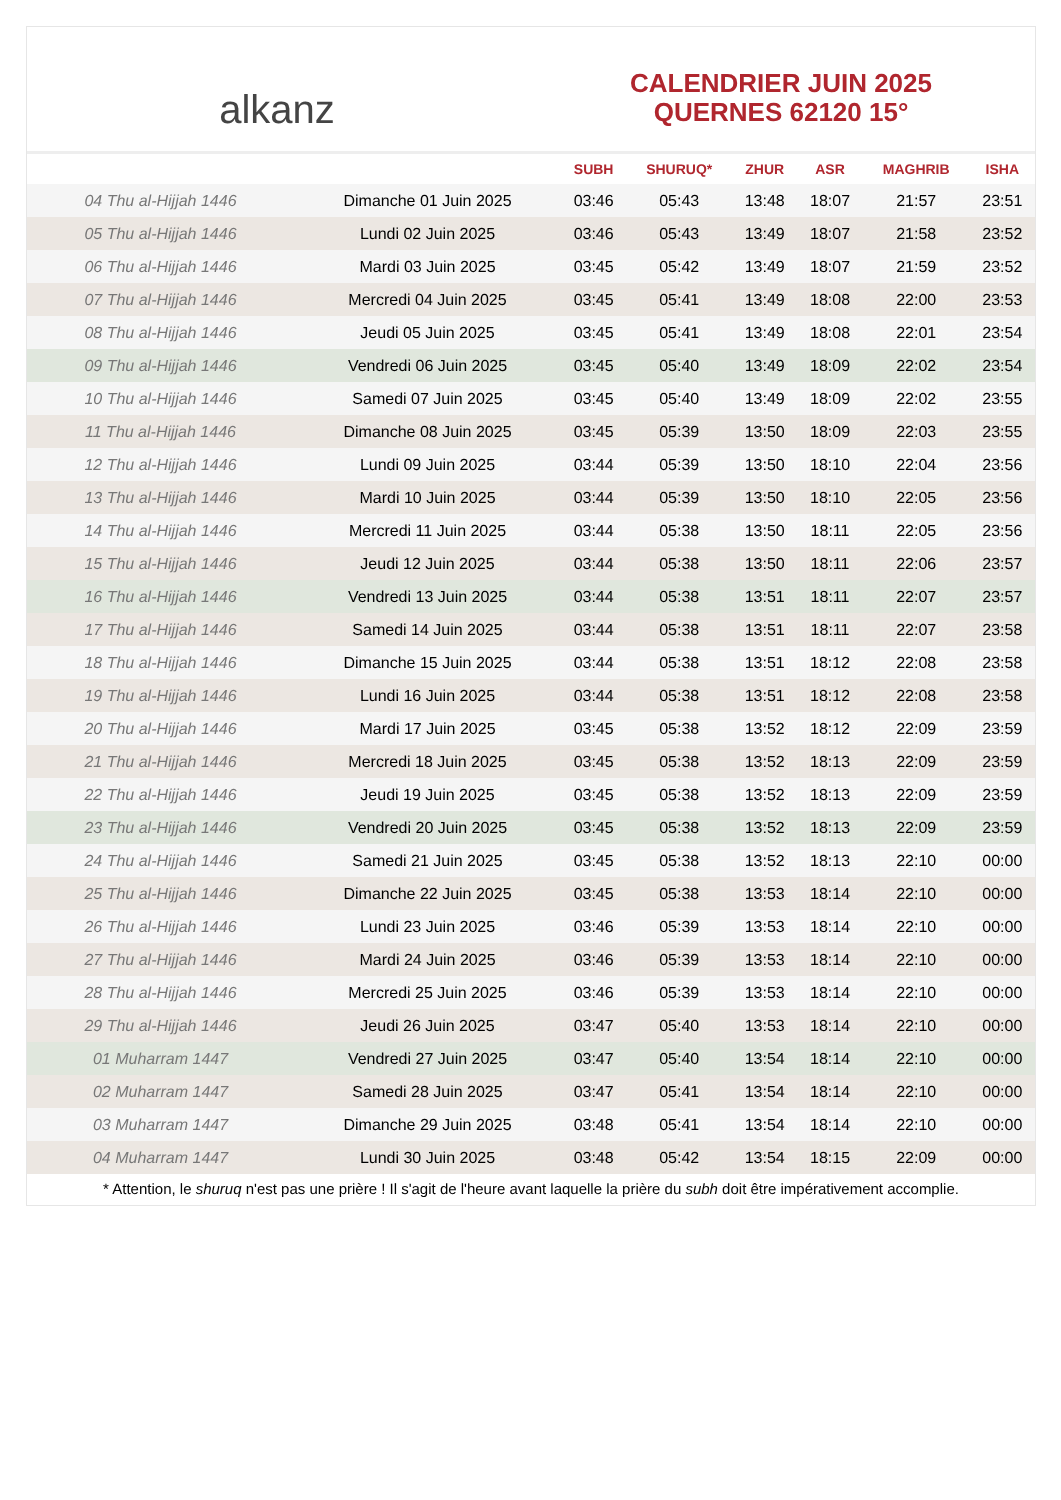alkanz
CALENDRIER JUIN 2025
QUERNES 62120 15°
| | | SUBH | SHURUQ* | ZHUR | ASR | MAGHRIB | ISHA |
| --- | --- | --- | --- | --- | --- | --- | --- |
| 04 Thu al-Hijjah 1446 | Dimanche 01 Juin 2025 | 03:46 | 05:43 | 13:48 | 18:07 | 21:57 | 23:51 |
| 05 Thu al-Hijjah 1446 | Lundi 02 Juin 2025 | 03:46 | 05:43 | 13:49 | 18:07 | 21:58 | 23:52 |
| 06 Thu al-Hijjah 1446 | Mardi 03 Juin 2025 | 03:45 | 05:42 | 13:49 | 18:07 | 21:59 | 23:52 |
| 07 Thu al-Hijjah 1446 | Mercredi 04 Juin 2025 | 03:45 | 05:41 | 13:49 | 18:08 | 22:00 | 23:53 |
| 08 Thu al-Hijjah 1446 | Jeudi 05 Juin 2025 | 03:45 | 05:41 | 13:49 | 18:08 | 22:01 | 23:54 |
| 09 Thu al-Hijjah 1446 | Vendredi 06 Juin 2025 | 03:45 | 05:40 | 13:49 | 18:09 | 22:02 | 23:54 |
| 10 Thu al-Hijjah 1446 | Samedi 07 Juin 2025 | 03:45 | 05:40 | 13:49 | 18:09 | 22:02 | 23:55 |
| 11 Thu al-Hijjah 1446 | Dimanche 08 Juin 2025 | 03:45 | 05:39 | 13:50 | 18:09 | 22:03 | 23:55 |
| 12 Thu al-Hijjah 1446 | Lundi 09 Juin 2025 | 03:44 | 05:39 | 13:50 | 18:10 | 22:04 | 23:56 |
| 13 Thu al-Hijjah 1446 | Mardi 10 Juin 2025 | 03:44 | 05:39 | 13:50 | 18:10 | 22:05 | 23:56 |
| 14 Thu al-Hijjah 1446 | Mercredi 11 Juin 2025 | 03:44 | 05:38 | 13:50 | 18:11 | 22:05 | 23:56 |
| 15 Thu al-Hijjah 1446 | Jeudi 12 Juin 2025 | 03:44 | 05:38 | 13:50 | 18:11 | 22:06 | 23:57 |
| 16 Thu al-Hijjah 1446 | Vendredi 13 Juin 2025 | 03:44 | 05:38 | 13:51 | 18:11 | 22:07 | 23:57 |
| 17 Thu al-Hijjah 1446 | Samedi 14 Juin 2025 | 03:44 | 05:38 | 13:51 | 18:11 | 22:07 | 23:58 |
| 18 Thu al-Hijjah 1446 | Dimanche 15 Juin 2025 | 03:44 | 05:38 | 13:51 | 18:12 | 22:08 | 23:58 |
| 19 Thu al-Hijjah 1446 | Lundi 16 Juin 2025 | 03:44 | 05:38 | 13:51 | 18:12 | 22:08 | 23:58 |
| 20 Thu al-Hijjah 1446 | Mardi 17 Juin 2025 | 03:45 | 05:38 | 13:52 | 18:12 | 22:09 | 23:59 |
| 21 Thu al-Hijjah 1446 | Mercredi 18 Juin 2025 | 03:45 | 05:38 | 13:52 | 18:13 | 22:09 | 23:59 |
| 22 Thu al-Hijjah 1446 | Jeudi 19 Juin 2025 | 03:45 | 05:38 | 13:52 | 18:13 | 22:09 | 23:59 |
| 23 Thu al-Hijjah 1446 | Vendredi 20 Juin 2025 | 03:45 | 05:38 | 13:52 | 18:13 | 22:09 | 23:59 |
| 24 Thu al-Hijjah 1446 | Samedi 21 Juin 2025 | 03:45 | 05:38 | 13:52 | 18:13 | 22:10 | 00:00 |
| 25 Thu al-Hijjah 1446 | Dimanche 22 Juin 2025 | 03:45 | 05:38 | 13:53 | 18:14 | 22:10 | 00:00 |
| 26 Thu al-Hijjah 1446 | Lundi 23 Juin 2025 | 03:46 | 05:39 | 13:53 | 18:14 | 22:10 | 00:00 |
| 27 Thu al-Hijjah 1446 | Mardi 24 Juin 2025 | 03:46 | 05:39 | 13:53 | 18:14 | 22:10 | 00:00 |
| 28 Thu al-Hijjah 1446 | Mercredi 25 Juin 2025 | 03:46 | 05:39 | 13:53 | 18:14 | 22:10 | 00:00 |
| 29 Thu al-Hijjah 1446 | Jeudi 26 Juin 2025 | 03:47 | 05:40 | 13:53 | 18:14 | 22:10 | 00:00 |
| 01 Muharram 1447 | Vendredi 27 Juin 2025 | 03:47 | 05:40 | 13:54 | 18:14 | 22:10 | 00:00 |
| 02 Muharram 1447 | Samedi 28 Juin 2025 | 03:47 | 05:41 | 13:54 | 18:14 | 22:10 | 00:00 |
| 03 Muharram 1447 | Dimanche 29 Juin 2025 | 03:48 | 05:41 | 13:54 | 18:14 | 22:10 | 00:00 |
| 04 Muharram 1447 | Lundi 30 Juin 2025 | 03:48 | 05:42 | 13:54 | 18:15 | 22:09 | 00:00 |
* Attention, le shuruq n'est pas une prière ! Il s'agit de l'heure avant laquelle la prière du subh doit être impérativement accomplie.